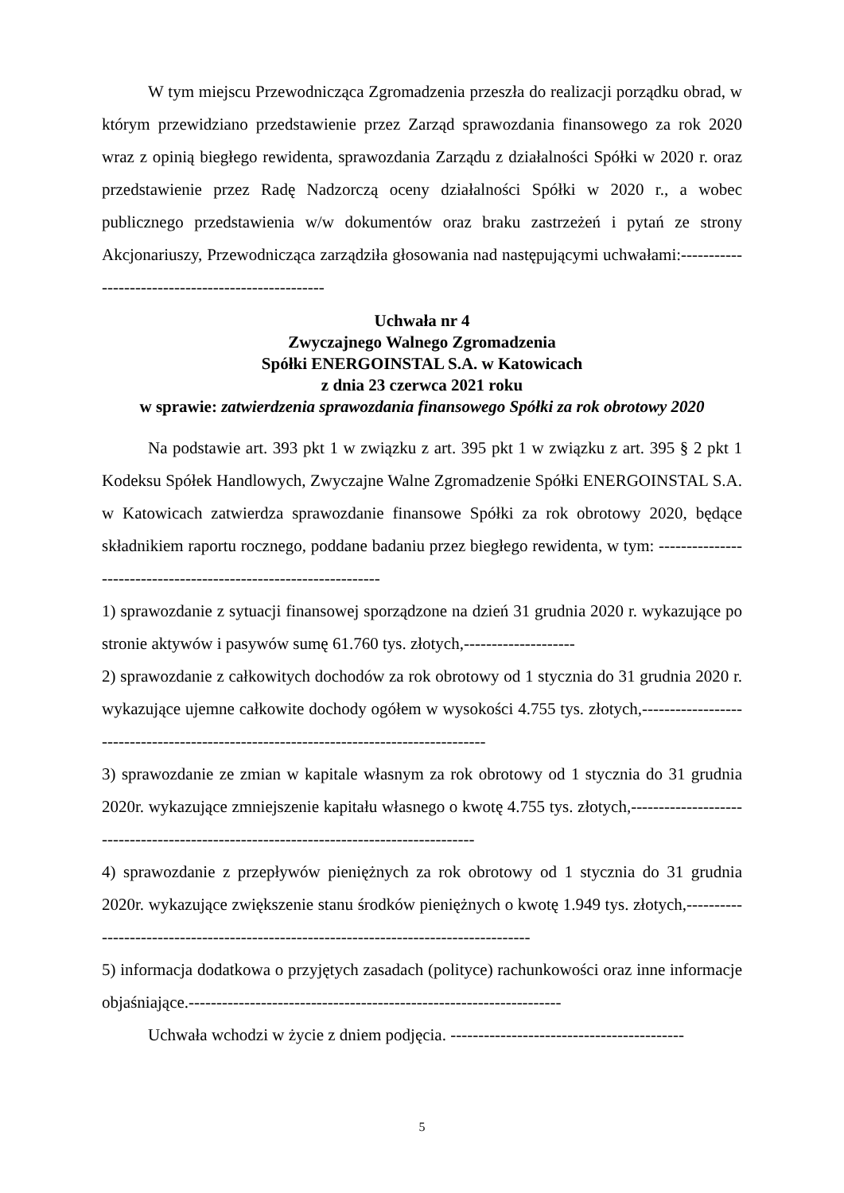W tym miejscu Przewodnicząca Zgromadzenia przeszła do realizacji porządku obrad, w którym przewidziano przedstawienie przez Zarząd sprawozdania finansowego za rok 2020 wraz z opinią biegłego rewidenta, sprawozdania Zarządu z działalności Spółki w 2020 r. oraz przedstawienie przez Radę Nadzorczą oceny działalności Spółki w 2020 r., a wobec publicznego przedstawienia w/w dokumentów oraz braku zastrzeżeń i pytań ze strony Akcjonariuszy, Przewodnicząca zarządziła głosowania nad następującymi uchwałami:---------------------------------------------------
Uchwała nr 4
Zwyczajnego Walnego Zgromadzenia
Spółki ENERGOINSTAL S.A. w Katowicach
z dnia 23 czerwca 2021 roku
w sprawie: zatwierdzenia sprawozdania finansowego Spółki za rok obrotowy 2020
Na podstawie art. 393 pkt 1 w związku z art. 395 pkt 1 w związku z art. 395 § 2 pkt 1 Kodeksu Spółek Handlowych, Zwyczajne Walne Zgromadzenie Spółki ENERGOINSTAL S.A. w Katowicach zatwierdza sprawozdanie finansowe Spółki za rok obrotowy 2020, będące składnikiem raportu rocznego, poddane badaniu przez biegłego rewidenta, w tym: -----------------------------------------------------------------
1) sprawozdanie z sytuacji finansowej sporządzone na dzień 31 grudnia 2020 r. wykazujące po stronie aktywów i pasywów sumę 61.760 tys. złotych,--------------------
2) sprawozdanie z całkowitych dochodów za rok obrotowy od 1 stycznia do 31 grudnia 2020 r. wykazujące ujemne całkowite dochody ogółem w wysokości 4.755 tys. złotych,---------------------------------------------------------------------------------------
3) sprawozdanie ze zmian w kapitale własnym za rok obrotowy od 1 stycznia do 31 grudnia 2020r. wykazujące zmniejszenie kapitału własnego o kwotę 4.755 tys. złotych,---------------------------------------------------------------------------------------
4) sprawozdanie z przepływów pieniężnych za rok obrotowy od 1 stycznia do 31 grudnia 2020r. wykazujące zwiększenie stanu środków pieniężnych o kwotę 1.949 tys. złotych,---------------------------------------------------------------------------------------
5) informacja dodatkowa o przyjętych zasadach (polityce) rachunkowości oraz inne informacje objaśniające.-------------------------------------------------------------------
Uchwała wchodzi w życie z dniem podjęcia. ------------------------------------------
5